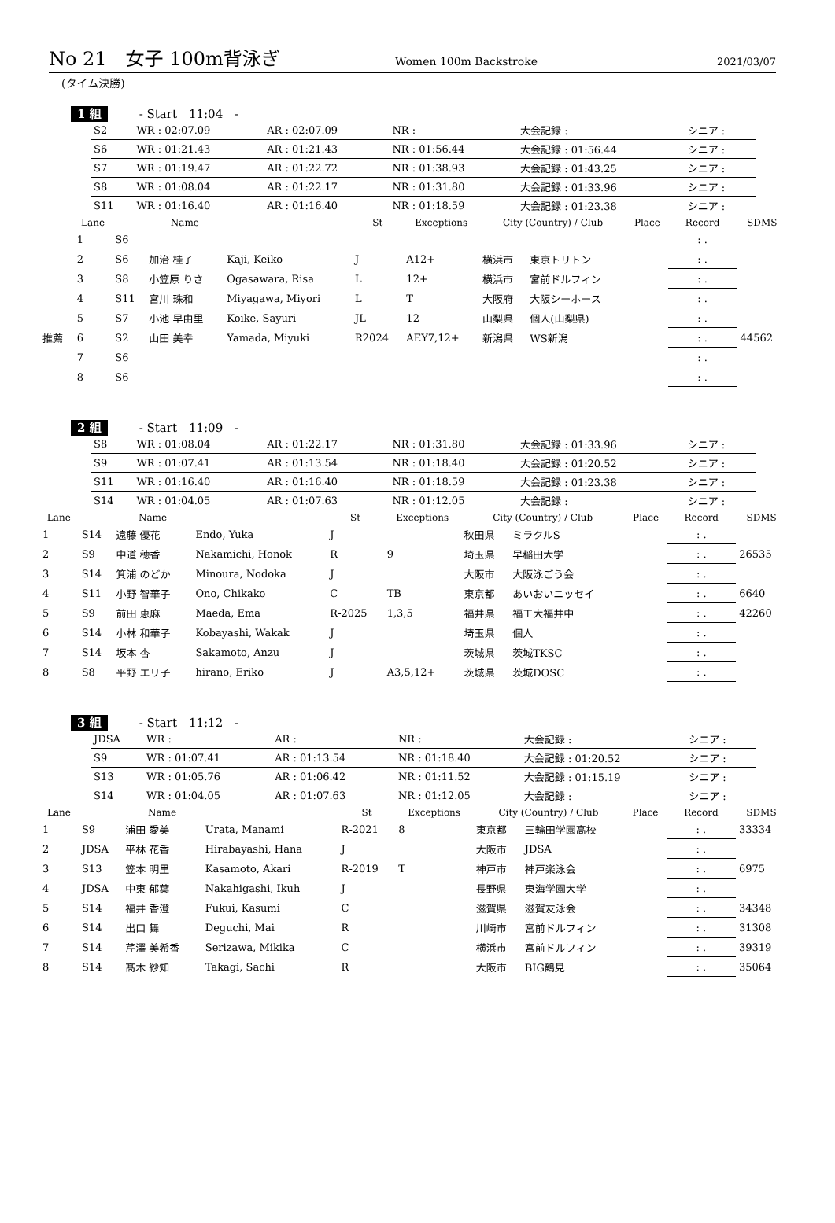No 21　女子 100m背泳ぎ Women 100m Backstroke 2021/03/07
(タイム決勝)
1 組 - Start　11:04　-
| S2 | WR : 02:07.09 | AR : 02:07.09 | NR : | 大会記録 : | シニア : |
| S6 | WR : 01:21.43 | AR : 01:21.43 | NR : 01:56.44 | 大会記録 : 01:56.44 | シニア : |
| S7 | WR : 01:19.47 | AR : 01:22.72 | NR : 01:38.93 | 大会記録 : 01:43.25 | シニア : |
| S8 | WR : 01:08.04 | AR : 01:22.17 | NR : 01:31.80 | 大会記録 : 01:33.96 | シニア : |
| S11 | WR : 01:16.40 | AR : 01:16.40 | NR : 01:18.59 | 大会記録 : 01:23.38 | シニア : |
| | Lane | | Name | | St | Exceptions | City (Country) / Club | | Place | Record | SDMS |
| --- | --- | --- | --- | --- | --- | --- | --- | --- | --- | --- | --- |
| | 1 | S6 | | | | | | | | : . | |
| | 2 | S6 | 加治 桂子 | Kaji, Keiko | J | A12+ | 横浜市 | 東京トリトン | | : . | |
| | 3 | S8 | 小笠原 りさ | Ogasawara, Risa | L | 12+ | 横浜市 | 宮前ドルフィン | | : . | |
| | 4 | S11 | 宮川 珠和 | Miyagawa, Miyori | L | T | 大阪府 | 大阪シーホース | | : . | |
| | 5 | S7 | 小池 早由里 | Koike, Sayuri | JL | 12 | 山梨県 | 個人(山梨県) | | : . | |
| 推薦 | 6 | S2 | 山田 美幸 | Yamada, Miyuki | R2024 | AEY7,12+ | 新潟県 | WS新潟 | | : . | 44562 |
| | 7 | S6 | | | | | | | | : . | |
| | 8 | S6 | | | | | | | | : . | |
2 組 - Start　11:09　-
| S8 | WR : 01:08.04 | AR : 01:22.17 | NR : 01:31.80 | 大会記録 : 01:33.96 | シニア : |
| S9 | WR : 01:07.41 | AR : 01:13.54 | NR : 01:18.40 | 大会記録 : 01:20.52 | シニア : |
| S11 | WR : 01:16.40 | AR : 01:16.40 | NR : 01:18.59 | 大会記録 : 01:23.38 | シニア : |
| S14 | WR : 01:04.05 | AR : 01:07.63 | NR : 01:12.05 | 大会記録 : | シニア : |
| Lane | | Name | | St | Exceptions | City (Country) / Club | | Place | Record | SDMS |
| --- | --- | --- | --- | --- | --- | --- | --- | --- | --- | --- |
| 1 | S14 | 遠藤 優花 | Endo, Yuka | J | | 秋田県 | ミラクルS | | : . | |
| 2 | S9 | 中道 穂香 | Nakamichi, Honok | R | 9 | 埼玉県 | 早稲田大学 | | : . | 26535 |
| 3 | S14 | 箕浦 のどか | Minoura, Nodoka | J | | 大阪市 | 大阪泳ごう会 | | : . | |
| 4 | S11 | 小野 智華子 | Ono, Chikako | C | TB | 東京都 | あいおいニッセイ | | : . | 6640 |
| 5 | S9 | 前田 恵麻 | Maeda, Ema | R-2025 | 1,3,5 | 福井県 | 福工大福井中 | | : . | 42260 |
| 6 | S14 | 小林 和華子 | Kobayashi, Wakak | J | | 埼玉県 | 個人 | | : . | |
| 7 | S14 | 坂本 杏 | Sakamoto, Anzu | J | | 茨城県 | 茨城TKSC | | : . | |
| 8 | S8 | 平野 エリ子 | hirano, Eriko | J | A3,5,12+ | 茨城県 | 茨城DOSC | | : . | |
3 組 - Start　11:12　-
| JDSA | WR : | AR : | NR : | 大会記録 : | シニア : |
| S9 | WR : 01:07.41 | AR : 01:13.54 | NR : 01:18.40 | 大会記録 : 01:20.52 | シニア : |
| S13 | WR : 01:05.76 | AR : 01:06.42 | NR : 01:11.52 | 大会記録 : 01:15.19 | シニア : |
| S14 | WR : 01:04.05 | AR : 01:07.63 | NR : 01:12.05 | 大会記録 : | シニア : |
| Lane | | Name | | St | Exceptions | City (Country) / Club | | Place | Record | SDMS |
| --- | --- | --- | --- | --- | --- | --- | --- | --- | --- | --- |
| 1 | S9 | 浦田 愛美 | Urata, Manami | R-2021 | 8 | 東京都 | 三輪田学園高校 | | : . | 33334 |
| 2 | JDSA | 平林 花香 | Hirabayashi, Hana | J | | 大阪市 | JDSA | | : . | |
| 3 | S13 | 笠本 明里 | Kasamoto, Akari | R-2019 | T | 神戸市 | 神戸楽泳会 | | : . | 6975 |
| 4 | JDSA | 中東 郁葉 | Nakahigashi, Ikuh | J | | 長野県 | 東海学園大学 | | : . | |
| 5 | S14 | 福井 香澄 | Fukui, Kasumi | C | | 滋賀県 | 滋賀友泳会 | | : . | 34348 |
| 6 | S14 | 出口 舞 | Deguchi, Mai | R | | 川崎市 | 宮前ドルフィン | | : . | 31308 |
| 7 | S14 | 芹澤 美希香 | Serizawa, Mikika | C | | 横浜市 | 宮前ドルフィン | | : . | 39319 |
| 8 | S14 | 髙木 紗知 | Takagi, Sachi | R | | 大阪市 | BIG鶴見 | | : . | 35064 |